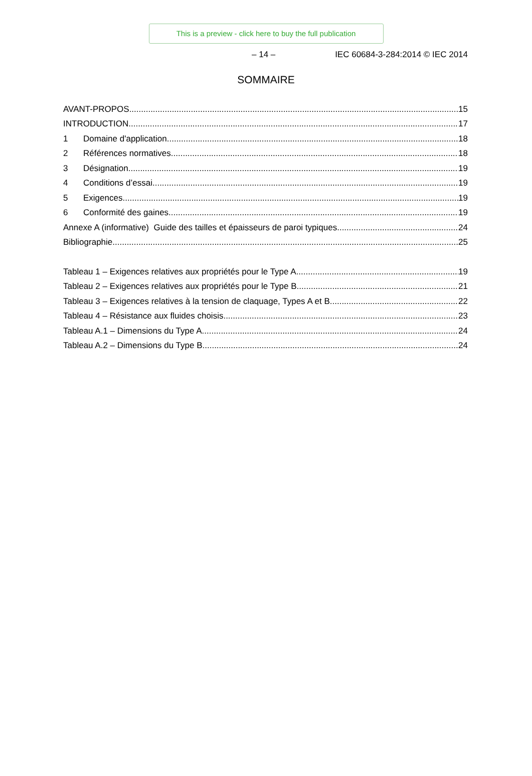This is a preview - click here to buy the full publication
– 14 – IEC 60684-3-284:2014 © IEC 2014
SOMMAIRE
AVANT-PROPOS 15
INTRODUCTION 17
1 Domaine d'application 18
2 Références normatives 18
3 Désignation 19
4 Conditions d’essai 19
5 Exigences 19
6 Conformité des gaines 19
Annexe A (informative) Guide des tailles et épaisseurs de paroi typiques 24
Bibliographie 25
Tableau 1 – Exigences relatives aux propriétés pour le Type A 19
Tableau 2 – Exigences relatives aux propriétés pour le Type B 21
Tableau 3 – Exigences relatives à la tension de claquage, Types A et B 22
Tableau 4 – Résistance aux fluides choisis 23
Tableau A.1 – Dimensions du Type A 24
Tableau A.2 – Dimensions du Type B 24